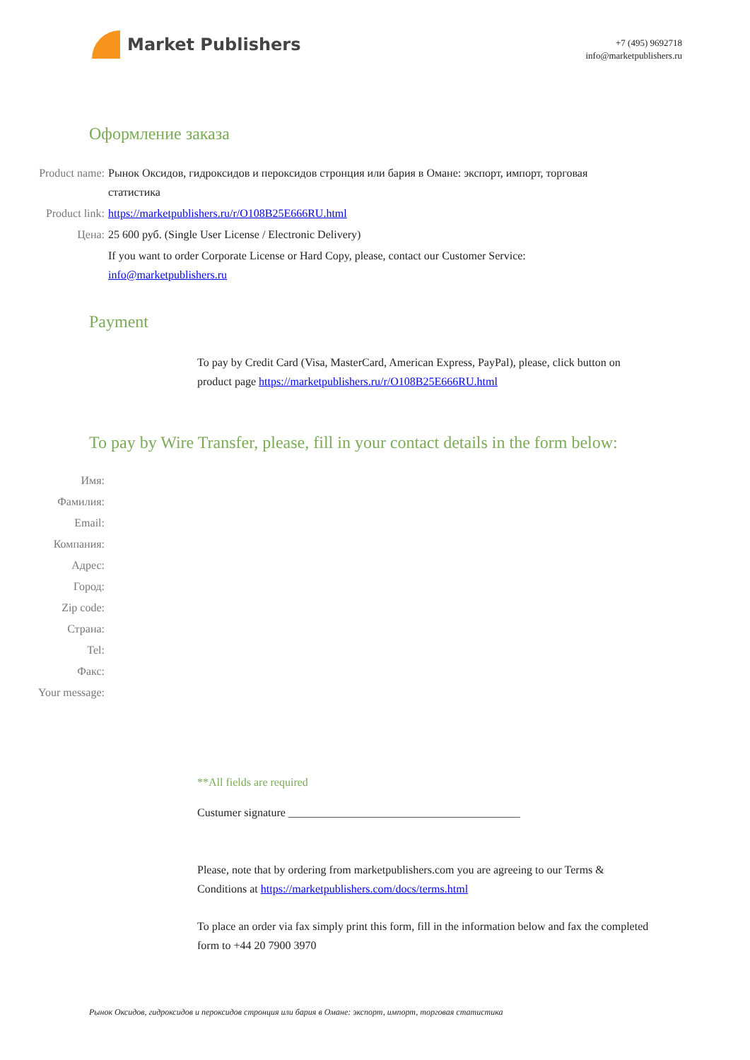Market Publishers
+7 (495) 9692718
info@marketpublishers.ru
Оформление заказа
Product name: Рынок Оксидов, гидроксидов и пероксидов стронция или бария в Омане: экспорт, импорт, торговая статистика
Product link: https://marketpublishers.ru/r/O108B25E666RU.html
Цена: 25 600 руб. (Single User License / Electronic Delivery)
If you want to order Corporate License or Hard Copy, please, contact our Customer Service:
info@marketpublishers.ru
Payment
To pay by Credit Card (Visa, MasterCard, American Express, PayPal), please, click button on product page https://marketpublishers.ru/r/O108B25E666RU.html
To pay by Wire Transfer, please, fill in your contact details in the form below:
Имя:
Фамилия:
Email:
Компания:
Адрес:
Город:
Zip code:
Страна:
Tel:
Факс:
Your message:
**All fields are required
Custumer signature _________________________________________
Please, note that by ordering from marketpublishers.com you are agreeing to our Terms & Conditions at https://marketpublishers.com/docs/terms.html
To place an order via fax simply print this form, fill in the information below and fax the completed form to +44 20 7900 3970
Рынок Оксидов, гидроксидов и пероксидов стронция или бария в Омане: экспорт, импорт, торговая статистика